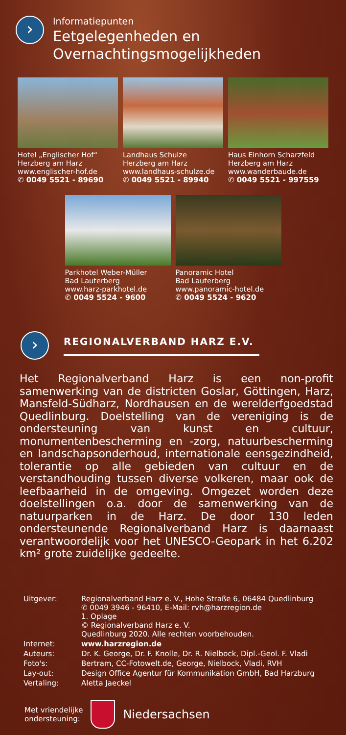›
Informatiepunten
Eetgelegenheden en
Overnachtingsmogelijkheden
Hotel „Englischer Hof“
Herzberg am Harz
www.englischer-hof.de
✆ 0049 5521 - 89690
Landhaus Schulze
Herzberg am Harz
www.landhaus-schulze.de
✆ 0049 5521 - 89940
Haus Einhorn Scharzfeld
Herzberg am Harz
www.wanderbaude.de
✆ 0049 5521 - 997559
Parkhotel Weber-Müller
Bad Lauterberg
www.harz-parkhotel.de
✆ 0049 5524 - 9600
Panoramic Hotel
Bad Lauterberg
www.panoramic-hotel.de
✆ 0049 5524 - 9620
›
REGIONALVERBAND HARZ E.V.
Het Regionalverband Harz is een non-profit samenwerking van de districten Goslar, Göttingen, Harz, Mansfeld-Südharz, Nordhausen en de werelderfgoedstad Quedlinburg. Doelstelling van de vereniging is de ondersteuning van kunst en cultuur, monumentenbescherming en -zorg, natuurbescherming en landschapsonderhoud, internationale eensgezindheid, tolerantie op alle gebieden van cultuur en de verstandhouding tussen diverse volkeren, maar ook de leefbaarheid in de omgeving. Omgezet worden deze doelstellingen o.a. door de samenwerking van de natuurparken in de Harz. De door 130 leden ondersteunende Regionalverband Harz is daarnaast verantwoordelijk voor het UNESCO-Geopark in het 6.202 km² grote zuidelijke gedeelte.
| Uitgever: | Regionalverband Harz e. V., Hohe Straße 6, 06484 Quedlinburg ✆ 0049 3946 - 96410, E-Mail: rvh@harzregion.de 1. Oplage © Regionalverband Harz e. V. Quedlinburg 2020. Alle rechten voorbehouden. |
| Internet: | www.harzregion.de |
| Auteurs: | Dr. K. George, Dr. F. Knolle, Dr. R. Nielbock, Dipl.-Geol. F. Vladi |
| Foto's: | Bertram, CC-Fotowelt.de, George, Nielbock, Vladi, RVH |
| Lay-out: | Design Office Agentur für Kommunikation GmbH, Bad Harzburg |
| Vertaling: | Aletta Jaeckel |
Met vriendelijke
ondersteuning:
Niedersachsen